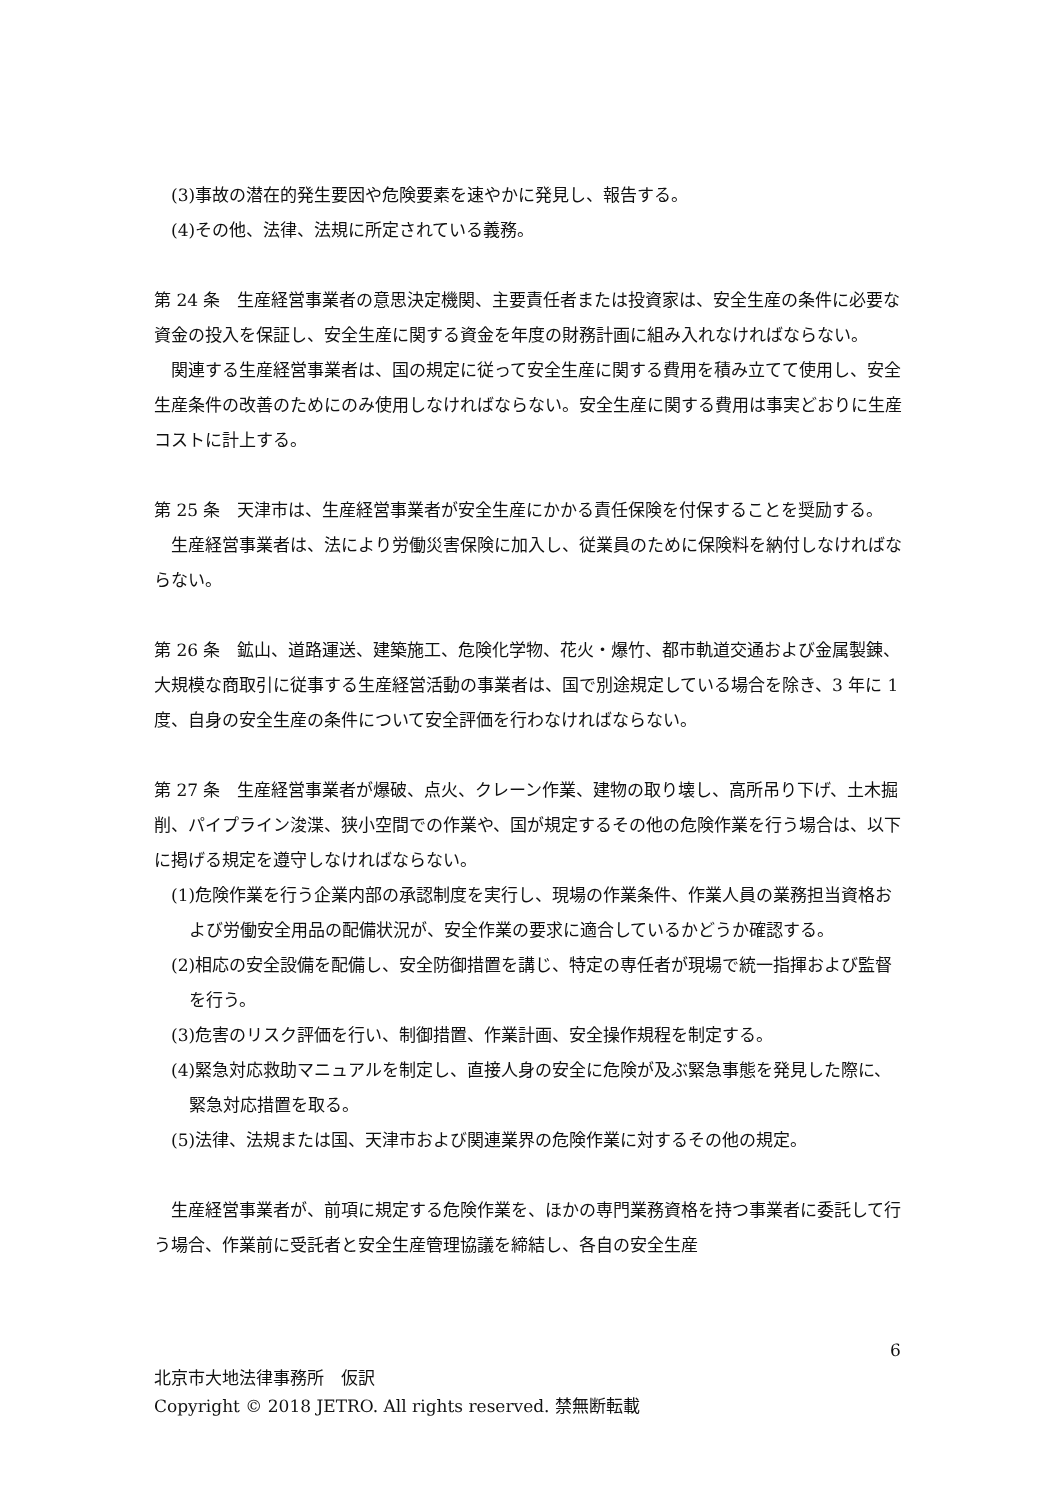(3)事故の潜在的発生要因や危険要素を速やかに発見し、報告する。
(4)その他、法律、法規に所定されている義務。
第 24 条　生産経営事業者の意思決定機関、主要責任者または投資家は、安全生産の条件に必要な資金の投入を保証し、安全生産に関する資金を年度の財務計画に組み入れなければならない。
関連する生産経営事業者は、国の規定に従って安全生産に関する費用を積み立てて使用し、安全生産条件の改善のためにのみ使用しなければならない。安全生産に関する費用は事実どおりに生産コストに計上する。
第 25 条　天津市は、生産経営事業者が安全生産にかかる責任保険を付保することを奨励する。
生産経営事業者は、法により労働災害保険に加入し、従業員のために保険料を納付しなければならない。
第 26 条　鉱山、道路運送、建築施工、危険化学物、花火・爆竹、都市軌道交通および金属製錬、大規模な商取引に従事する生産経営活動の事業者は、国で別途規定している場合を除き、3 年に 1 度、自身の安全生産の条件について安全評価を行わなければならない。
第 27 条　生産経営事業者が爆破、点火、クレーン作業、建物の取り壊し、高所吊り下げ、土木掘削、パイプライン浚渫、狭小空間での作業や、国が規定するその他の危険作業を行う場合は、以下に掲げる規定を遵守しなければならない。
(1)危険作業を行う企業内部の承認制度を実行し、現場の作業条件、作業人員の業務担当資格および労働安全用品の配備状況が、安全作業の要求に適合しているかどうか確認する。
(2)相応の安全設備を配備し、安全防御措置を講じ、特定の専任者が現場で統一指揮および監督を行う。
(3)危害のリスク評価を行い、制御措置、作業計画、安全操作規程を制定する。
(4)緊急対応救助マニュアルを制定し、直接人身の安全に危険が及ぶ緊急事態を発見した際に、緊急対応措置を取る。
(5)法律、法規または国、天津市および関連業界の危険作業に対するその他の規定。
生産経営事業者が、前項に規定する危険作業を、ほかの専門業務資格を持つ事業者に委託して行う場合、作業前に受託者と安全生産管理協議を締結し、各自の安全生産
6
北京市大地法律事務所　仮訳
Copyright © 2018 JETRO. All rights reserved. 禁無断転載